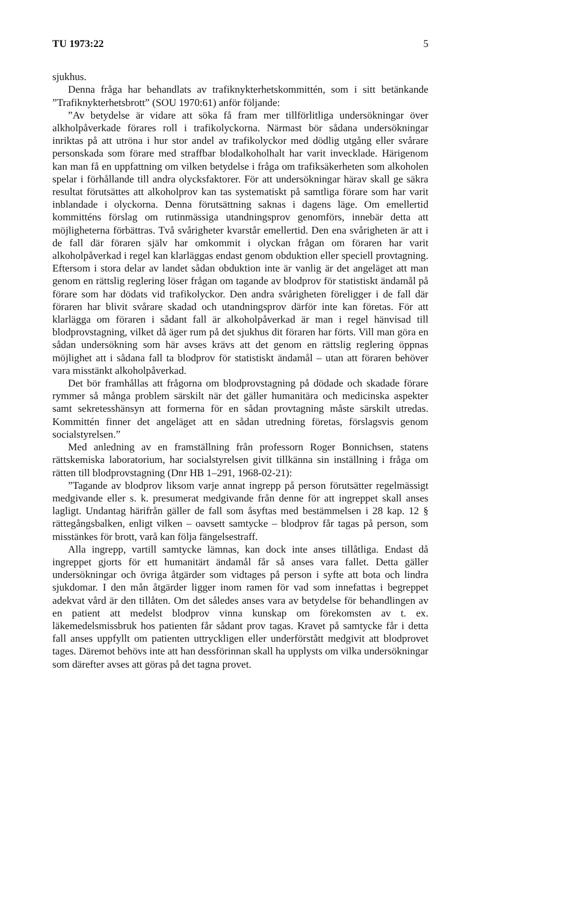TU 1973:22 5
sjukhus.
Denna fråga har behandlats av trafiknykterhetskommittén, som i sitt betänkande ”Trafiknykterhetsbrott” (SOU 1970:61) anför följande:
”Av betydelse är vidare att söka få fram mer tillförlitliga undersökningar över alkholpåverkade förares roll i trafikolyckorna. Närmast bör sådana undersökningar inriktas på att utröna i hur stor andel av trafikolyckor med dödlig utgång eller svårare personskada som förare med straffbar blodalkoholhalt har varit invecklade. Härigenom kan man få en uppfattning om vilken betydelse i fråga om trafiksäkerheten som alkoholen spelar i förhållande till andra olycksfaktorer. För att undersökningar härav skall ge säkra resultat förutsättes att alkoholprov kan tas systematiskt på samtliga förare som har varit inblandade i olyckorna. Denna förutsättning saknas i dagens läge. Om emellertid kommitténs förslag om rutinmässiga utandningsprov genomförs, innebär detta att möjligheterna förbättras. Två svårigheter kvarstår emellertid. Den ena svårigheten är att i de fall där föraren själv har omkommit i olyckan frågan om föraren har varit alkoholpåverkad i regel kan klarläggas endast genom obduktion eller speciell provtagning. Eftersom i stora delar av landet sådan obduktion inte är vanlig är det angeläget att man genom en rättslig reglering löser frågan om tagande av blodprov för statistiskt ändamål på förare som har dödats vid trafikolyckor. Den andra svårigheten föreligger i de fall där föraren har blivit svårare skadad och utandningsprov därför inte kan företas. För att klarlägga om föraren i sådant fall är alkoholpåverkad är man i regel hänvisad till blodprovstagning, vilket då äger rum på det sjukhus dit föraren har förts. Vill man göra en sådan undersökning som här avses krävs att det genom en rättslig reglering öppnas möjlighet att i sådana fall ta blodprov för statistiskt ändamål – utan att föraren behöver vara misstänkt alkoholpåverkad.
Det bör framhållas att frågorna om blodprovstagning på dödade och skadade förare rymmer så många problem särskilt när det gäller humanitära och medicinska aspekter samt sekretesshänsyn att formerna för en sådan provtagning måste särskilt utredas. Kommittén finner det angeläget att en sådan utredning företas, förslagsvis genom socialstyrelsen.”
Med anledning av en framställning från professorn Roger Bonnichsen, statens rättskemiska laboratorium, har socialstyrelsen givit tillkänna sin inställning i fråga om rätten till blodprovstagning (Dnr HB 1–291, 1968-02-21):
”Tagande av blodprov liksom varje annat ingrepp på person förutsätter regelmässigt medgivande eller s. k. presumerat medgivande från denne för att ingreppet skall anses lagligt. Undantag härifrån gäller de fall som åsyftas med bestämmelsen i 28 kap. 12 § rättegångsbalken, enligt vilken – oavsett samtycke – blodprov får tagas på person, som misstänkes för brott, varå kan följa fängelsestraff.
Alla ingrepp, vartill samtycke lämnas, kan dock inte anses tillåtliga. Endast då ingreppet gjorts för ett humanitärt ändamål får så anses vara fallet. Detta gäller undersökningar och övriga åtgärder som vidtages på person i syfte att bota och lindra sjukdomar. I den mån åtgärder ligger inom ramen för vad som innefattas i begreppet adekvat vård är den tillåten. Om det således anses vara av betydelse för behandlingen av en patient att medelst blodprov vinna kunskap om förekomsten av t. ex. läkemedelsmissbruk hos patienten får sådant prov tagas. Kravet på samtycke får i detta fall anses uppfyllt om patienten uttryckligen eller underförstått medgivit att blodprovet tages. Däremot behövs inte att han dessförinnan skall ha upplysts om vilka undersökningar som därefter avses att göras på det tagna provet.